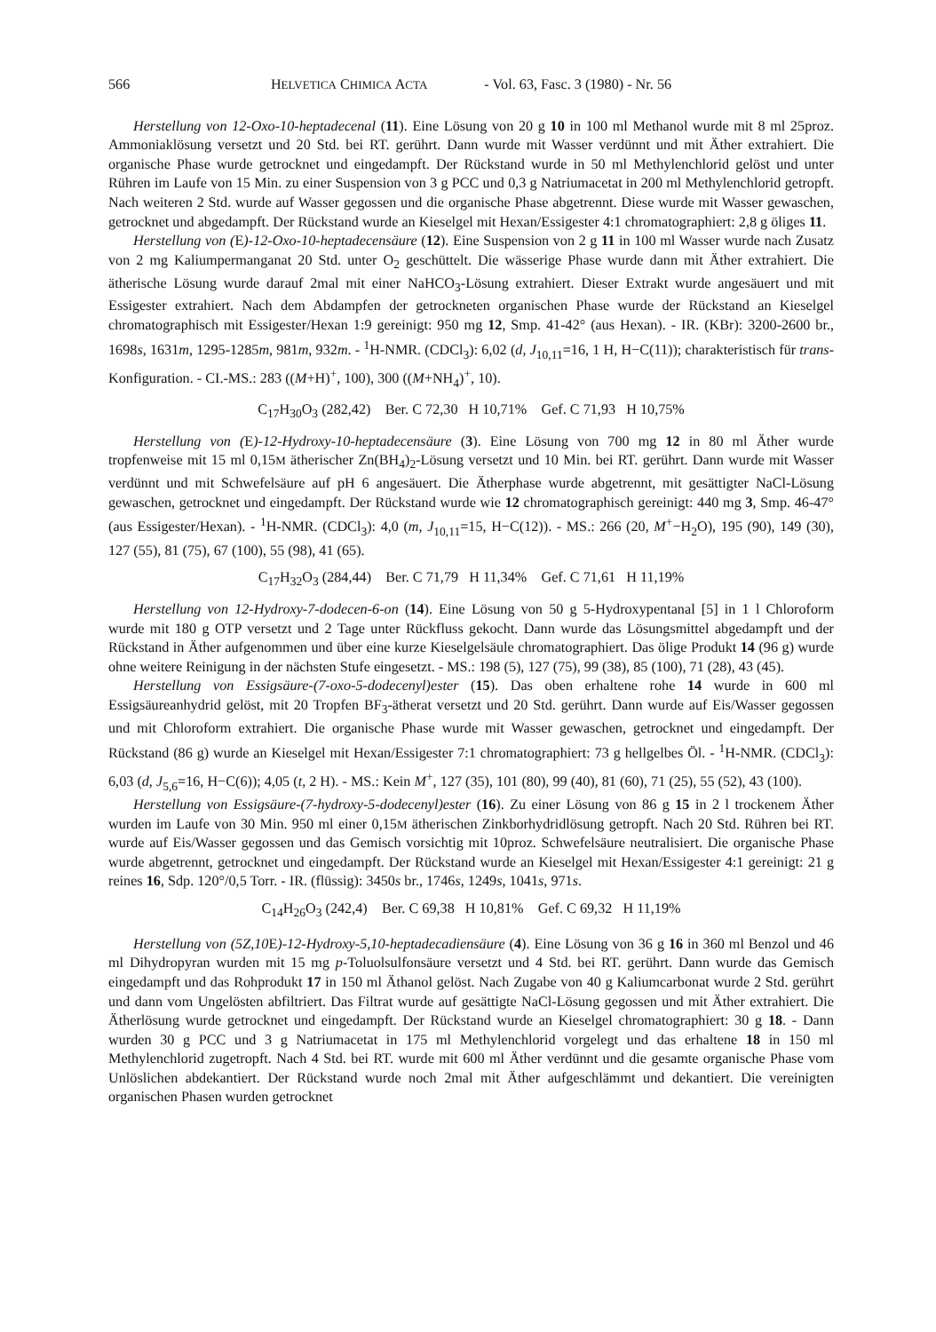566 HELVETICA CHIMICA ACTA - Vol. 63, Fasc. 3 (1980) - Nr. 56
Herstellung von 12-Oxo-10-heptadecenal (11). Eine Lösung von 20 g 10 in 100 ml Methanol wurde mit 8 ml 25proz. Ammoniaklösung versetzt und 20 Std. bei RT. gerührt. Dann wurde mit Wasser verdünnt und mit Äther extrahiert. Die organische Phase wurde getrocknet und eingedampft. Der Rückstand wurde in 50 ml Methylenchlorid gelöst und unter Rühren im Laufe von 15 Min. zu einer Suspension von 3 g PCC und 0,3 g Natriumacetat in 200 ml Methylenchlorid getropft. Nach weiteren 2 Std. wurde auf Wasser gegossen und die organische Phase abgetrennt. Diese wurde mit Wasser gewaschen, getrocknet und abgedampft. Der Rückstand wurde an Kieselgel mit Hexan/Essigester 4:1 chromatographiert: 2,8 g öliges 11.
Herstellung von (E)-12-Oxo-10-heptadecensäure (12). Eine Suspension von 2 g 11 in 100 ml Wasser wurde nach Zusatz von 2 mg Kaliumpermanganat 20 Std. unter O<sub>2</sub> geschüttelt. Die wässerige Phase wurde dann mit Äther extrahiert. Die ätherische Lösung wurde darauf 2mal mit einer NaHCO<sub>3</sub>-Lösung extrahiert. Dieser Extrakt wurde angesäuert und mit Essigester extrahiert. Nach dem Abdampfen der getrockneten organischen Phase wurde der Rückstand an Kieselgel chromatographisch mit Essigester/Hexan 1:9 gereinigt: 950 mg 12, Smp. 41-42° (aus Hexan). - IR. (KBr): 3200-2600 br., 1698s, 1631m, 1295-1285m, 981m, 932m. - <sup>1</sup>H-NMR. (CDCl<sub>3</sub>): 6,02 (d, J<sub>10,11</sub>=16, 1 H, H−C(11)); charakteristisch für trans-Konfiguration. - CI.-MS.: 283 ((M+H)<sup>+</sup>, 100), 300 ((M+NH<sub>4</sub>)<sup>+</sup>, 10).
C<sub>17</sub>H<sub>30</sub>O<sub>3</sub> (282,42) Ber. C 72,30 H 10,71% Gef. C 71,93 H 10,75%
Herstellung von (E)-12-Hydroxy-10-heptadecensäure (3). Eine Lösung von 700 mg 12 in 80 ml Äther wurde tropfenweise mit 15 ml 0,15M ätherischer Zn(BH<sub>4</sub>)<sub>2</sub>-Lösung versetzt und 10 Min. bei RT. gerührt. Dann wurde mit Wasser verdünnt und mit Schwefelsäure auf pH 6 angesäuert. Die Ätherphase wurde abgetrennt, mit gesättigter NaCl-Lösung gewaschen, getrocknet und eingedampft. Der Rückstand wurde wie 12 chromatographisch gereinigt: 440 mg 3, Smp. 46-47° (aus Essigester/Hexan). - <sup>1</sup>H-NMR. (CDCl<sub>3</sub>): 4,0 (m, J<sub>10,11</sub>=15, H−C(12)). - MS.: 266 (20, M<sup>+</sup>−H<sub>2</sub>O), 195 (90), 149 (30), 127 (55), 81 (75), 67 (100), 55 (98), 41 (65).
C<sub>17</sub>H<sub>32</sub>O<sub>3</sub> (284,44) Ber. C 71,79 H 11,34% Gef. C 71,61 H 11,19%
Herstellung von 12-Hydroxy-7-dodecen-6-on (14). Eine Lösung von 50 g 5-Hydroxypentanal [5] in 1 l Chloroform wurde mit 180 g OTP versetzt und 2 Tage unter Rückfluss gekocht. Dann wurde das Lösungsmittel abgedampft und der Rückstand in Äther aufgenommen und über eine kurze Kieselgelsäule chromatographiert. Das ölige Produkt 14 (96 g) wurde ohne weitere Reinigung in der nächsten Stufe eingesetzt. - MS.: 198 (5), 127 (75), 99 (38), 85 (100), 71 (28), 43 (45).
Herstellung von Essigsäure-(7-oxo-5-dodecenyl)ester (15). Das oben erhaltene rohe 14 wurde in 600 ml Essigsäureanhydrid gelöst, mit 20 Tropfen BF<sub>3</sub>-ätherat versetzt und 20 Std. gerührt. Dann wurde auf Eis/Wasser gegossen und mit Chloroform extrahiert. Die organische Phase wurde mit Wasser gewaschen, getrocknet und eingedampft. Der Rückstand (86 g) wurde an Kieselgel mit Hexan/Essigester 7:1 chromatographiert: 73 g hellgelbes Öl. - <sup>1</sup>H-NMR. (CDCl<sub>3</sub>): 6,03 (d, J<sub>5,6</sub>=16, H−C(6)); 4,05 (t, 2 H). - MS.: Kein M<sup>+</sup>, 127 (35), 101 (80), 99 (40), 81 (60), 71 (25), 55 (52), 43 (100).
Herstellung von Essigsäure-(7-hydroxy-5-dodecenyl)ester (16). Zu einer Lösung von 86 g 15 in 2 l trockenem Äther wurden im Laufe von 30 Min. 950 ml einer 0,15M ätherischen Zinkborhydridlösung getropft. Nach 20 Std. Rühren bei RT. wurde auf Eis/Wasser gegossen und das Gemisch vorsichtig mit 10proz. Schwefelsäure neutralisiert. Die organische Phase wurde abgetrennt, getrocknet und eingedampft. Der Rückstand wurde an Kieselgel mit Hexan/Essigester 4:1 gereinigt: 21 g reines 16, Sdp. 120°/0,5 Torr. - IR. (flüssig): 3450s br., 1746s, 1249s, 1041s, 971s.
C<sub>14</sub>H<sub>26</sub>O<sub>3</sub> (242,4) Ber. C 69,38 H 10,81% Gef. C 69,32 H 11,19%
Herstellung von (5Z,10 E)-12-Hydroxy-5,10-heptadecadiensäure (4). Eine Lösung von 36 g 16 in 360 ml Benzol und 46 ml Dihydropyran wurden mit 15 mg p-Toluolsulfonsäure versetzt und 4 Std. bei RT. gerührt. Dann wurde das Gemisch eingedampft und das Rohprodukt 17 in 150 ml Äthanol gelöst. Nach Zugabe von 40 g Kaliumcarbonat wurde 2 Std. gerührt und dann vom Ungelösten abfiltriert. Das Filtrat wurde auf gesättigte NaCl-Lösung gegossen und mit Äther extrahiert. Die Ätherlösung wurde getrocknet und eingedampft. Der Rückstand wurde an Kieselgel chromatographiert: 30 g 18. - Dann wurden 30 g PCC und 3 g Natriumacetat in 175 ml Methylenchlorid vorgelegt und das erhaltene 18 in 150 ml Methylenchlorid zugetropft. Nach 4 Std. bei RT. wurde mit 600 ml Äther verdünnt und die gesamte organische Phase vom Unlöslichen abdekantiert. Der Rückstand wurde noch 2mal mit Äther aufgeschlämmt und dekantiert. Die vereinigten organischen Phasen wurden getrocknet